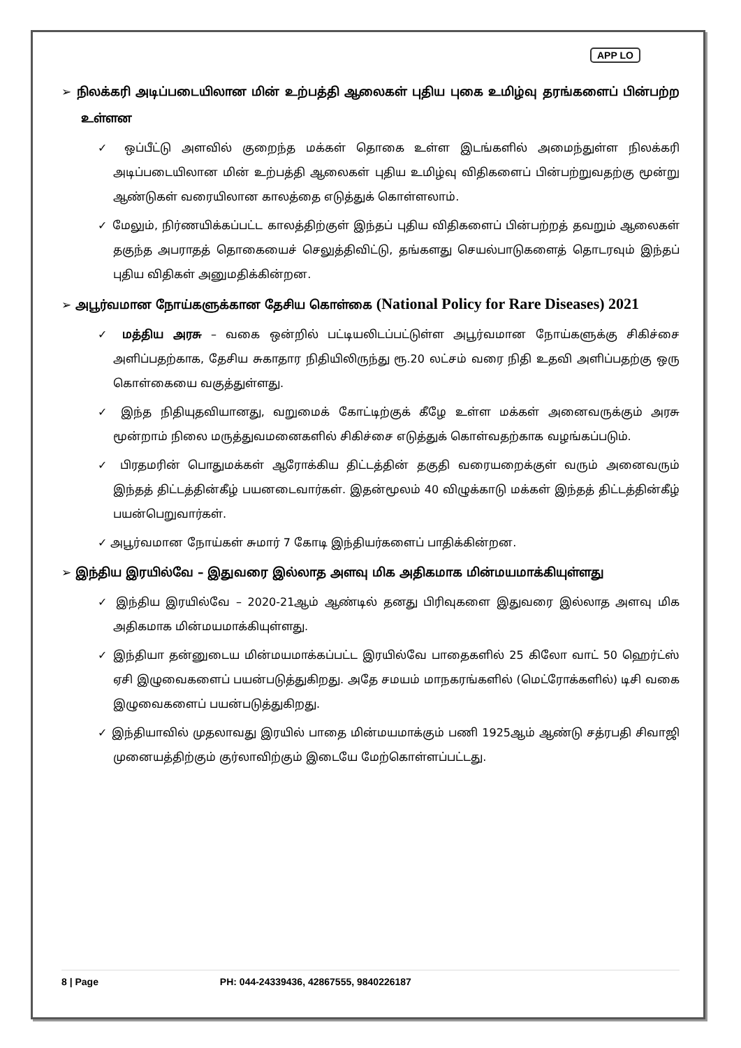APP LO
➢ நிலக்கரி அடிப்படையிலான மின் உற்பத்தி ஆலைகள் புதிய புகை உமிழ்வு தரங்களைப் பின்பற்ற உள்ளன
✓ ஒப்பீட்டு அளவில் குறைந்த மக்கள் தொகை உள்ள இடங்களில் அமைந்துள்ள நிலக்கரி அடிப்படையிலான மின் உற்பத்தி ஆலைகள் புதிய உமிழ்வு விதிகளைப் பின்பற்றுவதற்கு மூன்று ஆண்டுகள் வரையிலான காலத்தை எடுத்துக் கொள்ளலாம்.
✓ மேலும், நிர்ணயிக்கப்பட்ட காலத்திற்குள் இந்தப் புதிய விதிகளைப் பின்பற்றத் தவறும் ஆலைகள் தகுந்த அபராதத் தொகையைச் செலுத்திவிட்டு, தங்களது செயல்பாடுகளைத் தொடரவும் இந்தப் புதிய விதிகள் அனுமதிக்கின்றன.
➢ அபூர்வமான நோய்களுக்கான தேசிய கொள்கை (National Policy for Rare Diseases) 2021
✓ மத்திய அரசு – வகை ஒன்றில் பட்டியலிடப்பட்டுள்ள அபூர்வமான நோய்களுக்கு சிகிச்சை அளிப்பதற்காக, தேசிய சுகாதார நிதியிலிருந்து ரூ.20 லட்சம் வரை நிதி உதவி அளிப்பதற்கு ஒரு கொள்கையை வகுத்துள்ளது.
✓ இந்த நிதியுதவியானது, வறுமைக் கோட்டிற்குக் கீழே உள்ள மக்கள் அனைவருக்கும் அரசு மூன்றாம் நிலை மருத்துவமனைகளில் சிகிச்சை எடுத்துக் கொள்வதற்காக வழங்கப்படும்.
✓ பிரதமரின் பொதுமக்கள் ஆரோக்கிய திட்டத்தின் தகுதி வரையறைக்குள் வரும் அனைவரும் இந்தத் திட்டத்தின்கீழ் பயனடைவார்கள். இதன்மூலம் 40 விழுக்காடு மக்கள் இந்தத் திட்டத்தின்கீழ் பயன்பெறுவார்கள்.
✓ அபூர்வமான நோய்கள் சுமார் 7 கோடி இந்தியர்களைப் பாதிக்கின்றன.
➢ இந்திய இரயில்வே – இதுவரை இல்லாத அளவு மிக அதிகமாக மின்மயமாக்கியுள்ளது
✓ இந்திய இரயில்வே – 2020-21ஆம் ஆண்டில் தனது பிரிவுகளை இதுவரை இல்லாத அளவு மிக அதிகமாக மின்மயமாக்கியுள்ளது.
✓ இந்தியா தன்னுடைய மின்மயமாக்கப்பட்ட இரயில்வே பாதைகளில் 25 கிலோ வாட் 50 ஹெர்ட்ஸ் ஏசி இழுவைகளைப் பயன்படுத்துகிறது. அதே சமயம் மாநகரங்களில் (மெட்ரோக்களில்) டிசி வகை இழுவைகளைப் பயன்படுத்துகிறது.
✓ இந்தியாவில் முதலாவது இரயில் பாதை மின்மயமாக்கும் பணி 1925ஆம் ஆண்டு சத்ரபதி சிவாஜி முனையத்திற்கும் குர்லாவிற்கும் இடையே மேற்கொள்ளப்பட்டது.
8 | Page PH: 044-24339436, 42867555, 9840226187